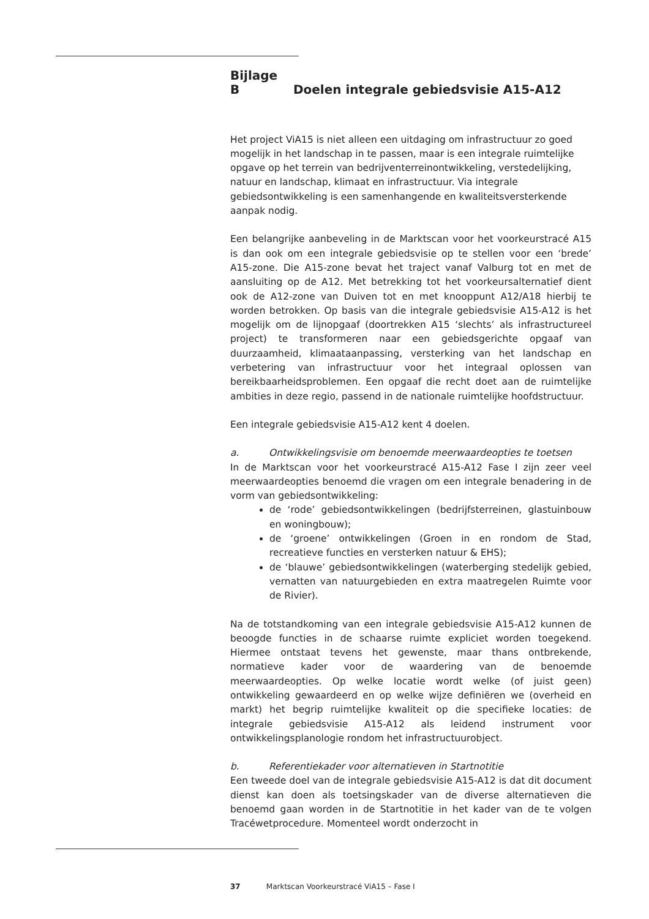Bijlage B Doelen integrale gebiedsvisie A15-A12
Het project ViA15 is niet alleen een uitdaging om infrastructuur zo goed mogelijk in het landschap in te passen, maar is een integrale ruimtelijke opgave op het terrein van bedrijventerreinontwikkeling, verstedelijking, natuur en landschap, klimaat en infrastructuur. Via integrale gebiedsontwikkeling is een samenhangende en kwaliteitsversterkende aanpak nodig.
Een belangrijke aanbeveling in de Marktscan voor het voorkeurstracé A15 is dan ook om een integrale gebiedsvisie op te stellen voor een ‘brede’ A15-zone. Die A15-zone bevat het traject vanaf Valburg tot en met de aansluiting op de A12. Met betrekking tot het voorkeursalternatief dient ook de A12-zone van Duiven tot en met knooppunt A12/A18 hierbij te worden betrokken. Op basis van die integrale gebiedsvisie A15-A12 is het mogelijk om de lijnopgaaf (doortrekken A15 ‘slechts’ als infrastructureel project) te transformeren naar een gebiedsgerichte opgaaf van duurzaamheid, klimaataanpassing, versterking van het landschap en verbetering van infrastructuur voor het integraal oplossen van bereikbaarheidsproblemen. Een opgaaf die recht doet aan de ruimtelijke ambities in deze regio, passend in de nationale ruimtelijke hoofdstructuur.
Een integrale gebiedsvisie A15-A12 kent 4 doelen.
a. Ontwikkelingsvisie om benoemde meerwaardeopties te toetsen
In de Marktscan voor het voorkeurstracé A15-A12 Fase I zijn zeer veel meerwaardeopties benoemd die vragen om een integrale benadering in de vorm van gebiedsontwikkeling:
de ‘rode’ gebiedsontwikkelingen (bedrijfsterreinen, glastuinbouw en woningbouw);
de ‘groene’ ontwikkelingen (Groen in en rondom de Stad, recreatieve functies en versterken natuur & EHS);
de ‘blauwe’ gebiedsontwikkelingen (waterberging stedelijk gebied, vernatten van natuurgebieden en extra maatregelen Ruimte voor de Rivier).
Na de totstandkoming van een integrale gebiedsvisie A15-A12 kunnen de beoogde functies in de schaarse ruimte expliciet worden toegekend. Hiermee ontstaat tevens het gewenste, maar thans ontbrekende, normatieve kader voor de waardering van de benoemde meerwaardeopties. Op welke locatie wordt welke (of juist geen) ontwikkeling gewaardeerd en op welke wijze definiëren we (overheid en markt) het begrip ruimtelijke kwaliteit op die specifieke locaties: de integrale gebiedsvisie A15-A12 als leidend instrument voor ontwikkelingsplanologie rondom het infrastructuurobject.
b. Referentiekader voor alternatieven in Startnotitie
Een tweede doel van de integrale gebiedsvisie A15-A12 is dat dit document dienst kan doen als toetsingskader van de diverse alternatieven die benoemd gaan worden in de Startnotitie in het kader van de te volgen Tracéwetprocedure. Momenteel wordt onderzocht in
37 Marktscan Voorkeurstracé ViA15 – Fase I